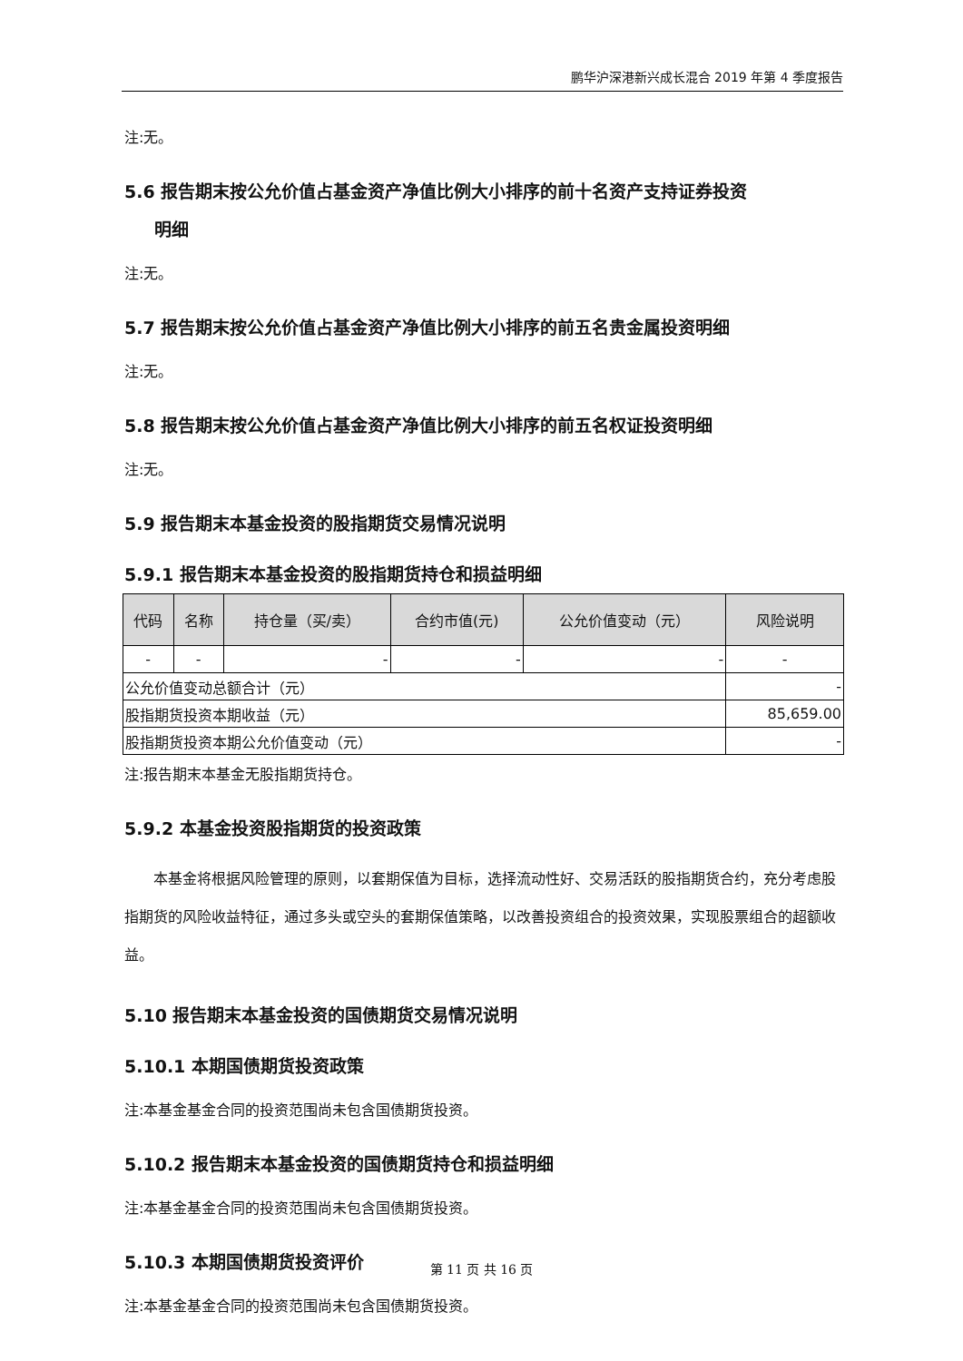鹏华沪深港新兴成长混合 2019 年第 4 季度报告
注:无。
5.6 报告期末按公允价值占基金资产净值比例大小排序的前十名资产支持证券投资
明细
注:无。
5.7 报告期末按公允价值占基金资产净值比例大小排序的前五名贵金属投资明细
注:无。
5.8 报告期末按公允价值占基金资产净值比例大小排序的前五名权证投资明细
注:无。
5.9 报告期末本基金投资的股指期货交易情况说明
5.9.1 报告期末本基金投资的股指期货持仓和损益明细
| 代码 | 名称 | 持仓量（买/卖） | 合约市值(元) | 公允价值变动（元） | 风险说明 |
| --- | --- | --- | --- | --- | --- |
| - | - | - | - | - | - |
| 公允价值变动总额合计（元） | | | | | - |
| 股指期货投资本期收益（元） | | | | | 85,659.00 |
| 股指期货投资本期公允价值变动（元） | | | | | - |
注:报告期末本基金无股指期货持仓。
5.9.2 本基金投资股指期货的投资政策
本基金将根据风险管理的原则，以套期保值为目标，选择流动性好、交易活跃的股指期货合约，充分考虑股指期货的风险收益特征，通过多头或空头的套期保值策略，以改善投资组合的投资效果，实现股票组合的超额收益。
5.10 报告期末本基金投资的国债期货交易情况说明
5.10.1 本期国债期货投资政策
注:本基金基金合同的投资范围尚未包含国债期货投资。
5.10.2 报告期末本基金投资的国债期货持仓和损益明细
注:本基金基金合同的投资范围尚未包含国债期货投资。
5.10.3 本期国债期货投资评价
注:本基金基金合同的投资范围尚未包含国债期货投资。
第 11 页 共 16 页